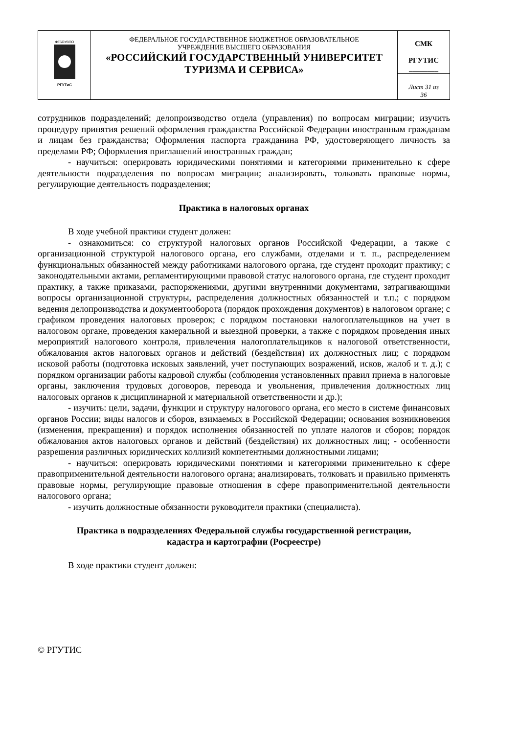| ФГБОУВПО РГУТиС | ФЕДЕРАЛЬНОЕ ГОСУДАРСТВЕННОЕ БЮДЖЕТНОЕ ОБРАЗОВАТЕЛЬНОЕ УЧРЕЖДЕНИЕ ВЫСШЕГО ОБРАЗОВАНИЯ «РОССИЙСКИЙ ГОСУДАРСТВЕННЫЙ УНИВЕРСИТЕТ ТУРИЗМА И СЕРВИСА» | СМК РГУТИС ________ |
| | | Лист 31 из 36 |
сотрудников подразделений; делопроизводство отдела (управления) по вопросам миграции; изучить процедуру принятия решений оформления гражданства Российской Федерации иностранным гражданам и лицам без гражданства; Оформления паспорта гражданина РФ, удостоверяющего личность за пределами РФ; Оформления приглашений иностранных граждан;
- научиться: оперировать юридическими понятиями и категориями применительно к сфере деятельности подразделения по вопросам миграции; анализировать, толковать правовые нормы, регулирующие деятельность подразделения;
Практика в налоговых органах
В ходе учебной практики студент должен:
- ознакомиться: со структурой налоговых органов Российской Федерации, а также с организационной структурой налогового органа, его службами, отделами и т. п., распределением функциональных обязанностей между работниками налогового органа, где студент проходит практику; с законодательными актами, регламентирующими правовой статус налогового органа, где студент проходит практику, а также приказами, распоряжениями, другими внутренними документами, затрагивающими вопросы организационной структуры, распределения должностных обязанностей и т.п.; с порядком ведения делопроизводства и документооборота (порядок прохождения документов) в налоговом органе; с графиком проведения налоговых проверок; с порядком постановки налогоплательщиков на учет в налоговом органе, проведения камеральной и выездной проверки, а также с порядком проведения иных мероприятий налогового контроля, привлечения налогоплательщиков к налоговой ответственности, обжалования актов налоговых органов и действий (бездействия) их должностных лиц; с порядком исковой работы (подготовка исковых заявлений, учет поступающих возражений, исков, жалоб и т. д.); с порядком организации работы кадровой службы (соблюдения установленных правил приема в налоговые органы, заключения трудовых договоров, перевода и увольнения, привлечения должностных лиц налоговых органов к дисциплинарной и материальной ответственности и др.);
- изучить: цели, задачи, функции и структуру налогового органа, его место в системе финансовых органов России; виды налогов и сборов, взимаемых в Российской Федерации; основания возникновения (изменения, прекращения) и порядок исполнения обязанностей по уплате налогов и сборов; порядок обжалования актов налоговых органов и действий (бездействия) их должностных лиц; - особенности разрешения различных юридических коллизий компетентными должностными лицами;
- научиться: оперировать юридическими понятиями и категориями применительно к сфере правоприменительной деятельности налогового органа; анализировать, толковать и правильно применять правовые нормы, регулирующие правовые отношения в сфере правоприменительной деятельности налогового органа;
- изучить должностные обязанности руководителя практики (специалиста).
Практика в подразделениях Федеральной службы государственной регистрации,
кадастра и картографии (Росреестре)
В ходе практики студент должен:
© РГУТИС